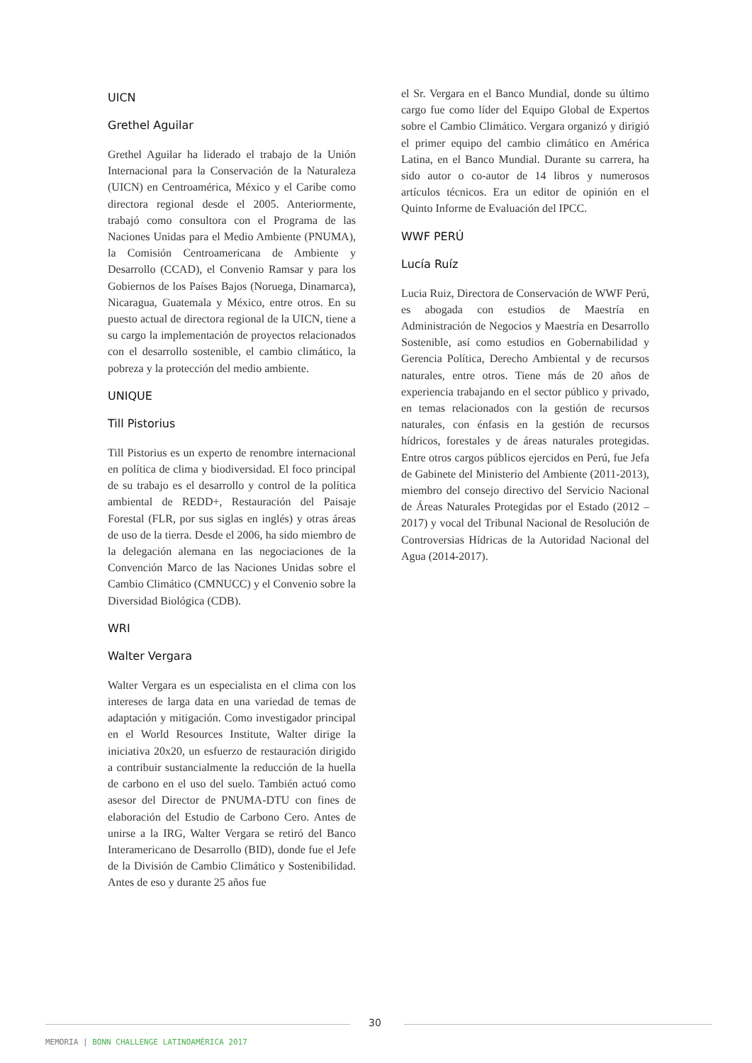UICN
Grethel Aguilar
Grethel Aguilar ha liderado el trabajo de la Unión Internacional para la Conservación de la Naturaleza (UICN) en Centroamérica, México y el Caribe como directora regional desde el 2005. Anteriormente, trabajó como consultora con el Programa de las Naciones Unidas para el Medio Ambiente (PNUMA), la Comisión Centroamericana de Ambiente y Desarrollo (CCAD), el Convenio Ramsar y para los Gobiernos de los Países Bajos (Noruega, Dinamarca), Nicaragua, Guatemala y México, entre otros. En su puesto actual de directora regional de la UICN, tiene a su cargo la implementación de proyectos relacionados con el desarrollo sostenible, el cambio climático, la pobreza y la protección del medio ambiente.
UNIQUE
Till Pistorius
Till Pistorius es un experto de renombre internacional en política de clima y biodiversidad. El foco principal de su trabajo es el desarrollo y control de la política ambiental de REDD+, Restauración del Paisaje Forestal (FLR, por sus siglas en inglés) y otras áreas de uso de la tierra. Desde el 2006, ha sido miembro de la delegación alemana en las negociaciones de la Convención Marco de las Naciones Unidas sobre el Cambio Climático (CMNUCC) y el Convenio sobre la Diversidad Biológica (CDB).
WRI
Walter Vergara
Walter Vergara es un especialista en el clima con los intereses de larga data en una variedad de temas de adaptación y mitigación. Como investigador principal en el World Resources Institute, Walter dirige la iniciativa 20x20, un esfuerzo de restauración dirigido a contribuir sustancialmente la reducción de la huella de carbono en el uso del suelo. También actuó como asesor del Director de PNUMA-DTU con fines de elaboración del Estudio de Carbono Cero. Antes de unirse a la IRG, Walter Vergara se retiró del Banco Interamericano de Desarrollo (BID), donde fue el Jefe de la División de Cambio Climático y Sostenibilidad. Antes de eso y durante 25 años fue
el Sr. Vergara en el Banco Mundial, donde su último cargo fue como líder del Equipo Global de Expertos sobre el Cambio Climático. Vergara organizó y dirigió el primer equipo del cambio climático en América Latina, en el Banco Mundial. Durante su carrera, ha sido autor o co-autor de 14 libros y numerosos artículos técnicos. Era un editor de opinión en el Quinto Informe de Evaluación del IPCC.
WWF PERÚ
Lucía Ruíz
Lucia Ruiz, Directora de Conservación de WWF Perú, es abogada con estudios de Maestría en Administración de Negocios y Maestría en Desarrollo Sostenible, así como estudios en Gobernabilidad y Gerencia Política, Derecho Ambiental y de recursos naturales, entre otros. Tiene más de 20 años de experiencia trabajando en el sector público y privado, en temas relacionados con la gestión de recursos naturales, con énfasis en la gestión de recursos hídricos, forestales y de áreas naturales protegidas. Entre otros cargos públicos ejercidos en Perú, fue Jefa de Gabinete del Ministerio del Ambiente (2011-2013), miembro del consejo directivo del Servicio Nacional de Áreas Naturales Protegidas por el Estado (2012 – 2017) y vocal del Tribunal Nacional de Resolución de Controversias Hídricas de la Autoridad Nacional del Agua (2014-2017).
30
MEMORIA | BONN CHALLENGE LATINOAMÉRICA 2017